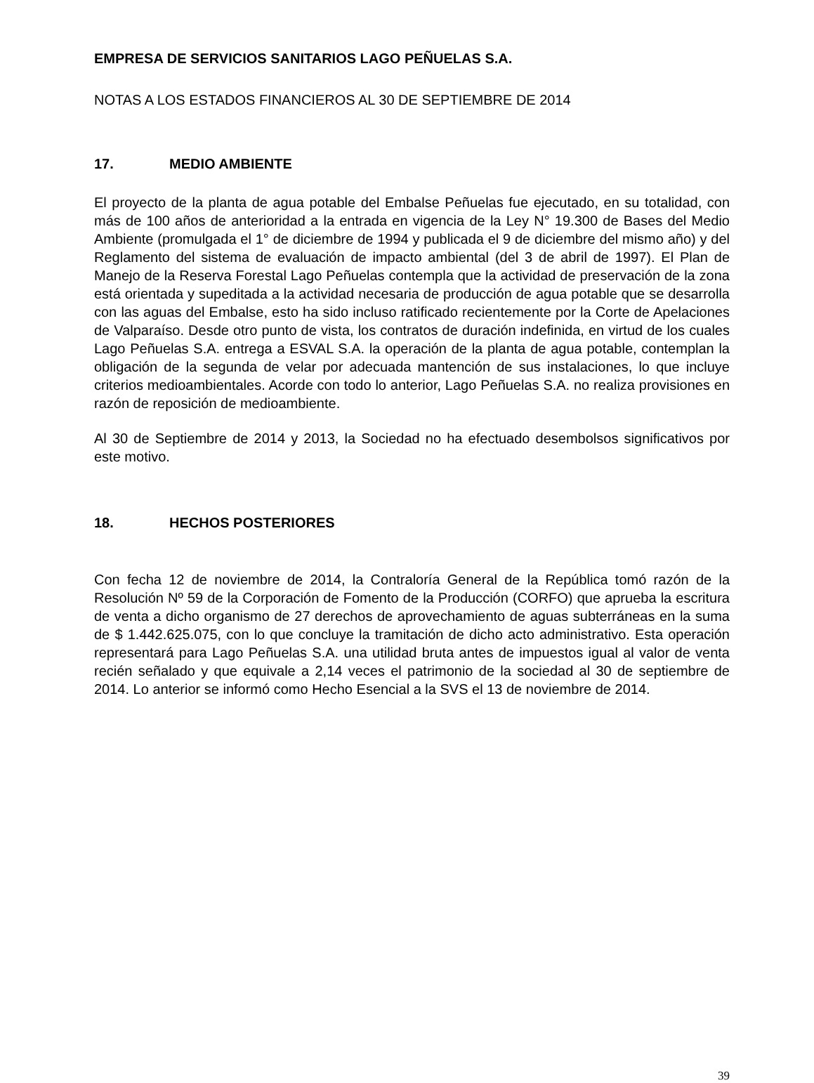EMPRESA DE SERVICIOS SANITARIOS LAGO PEÑUELAS S.A.
NOTAS A LOS ESTADOS FINANCIEROS AL 30 DE SEPTIEMBRE DE 2014
17. MEDIO AMBIENTE
El proyecto de la planta de agua potable del Embalse Peñuelas fue ejecutado, en su totalidad, con más de 100 años de anterioridad a la entrada en vigencia de la Ley N° 19.300 de Bases del Medio Ambiente (promulgada el 1° de diciembre de 1994 y publicada el 9 de diciembre del mismo año) y del Reglamento del sistema de evaluación de impacto ambiental (del 3 de abril de 1997). El Plan de Manejo de la Reserva Forestal Lago Peñuelas contempla que la actividad de preservación de la zona está orientada y supeditada a la actividad necesaria de producción de agua potable que se desarrolla con las aguas del Embalse, esto ha sido incluso ratificado recientemente por la Corte de Apelaciones de Valparaíso. Desde otro punto de vista, los contratos de duración indefinida, en virtud de los cuales Lago Peñuelas S.A. entrega a ESVAL S.A. la operación de la planta de agua potable, contemplan la obligación de la segunda de velar por adecuada mantención de sus instalaciones, lo que incluye criterios medioambientales. Acorde con todo lo anterior, Lago Peñuelas S.A. no realiza provisiones en razón de reposición de medioambiente.
Al 30 de Septiembre de 2014 y 2013, la Sociedad no ha efectuado desembolsos significativos por este motivo.
18. HECHOS POSTERIORES
Con fecha 12 de noviembre de 2014, la Contraloría General de la República tomó razón de la Resolución Nº 59 de la Corporación de Fomento de la Producción (CORFO) que aprueba la escritura de venta a dicho organismo de 27 derechos de aprovechamiento de aguas subterráneas en la suma de $ 1.442.625.075, con lo que concluye la tramitación de dicho acto administrativo. Esta operación representará para Lago Peñuelas S.A. una utilidad bruta antes de impuestos igual al valor de venta recién señalado y que equivale a 2,14 veces el patrimonio de la sociedad al 30 de septiembre de 2014. Lo anterior se informó como Hecho Esencial a la SVS el 13 de noviembre de 2014.
39